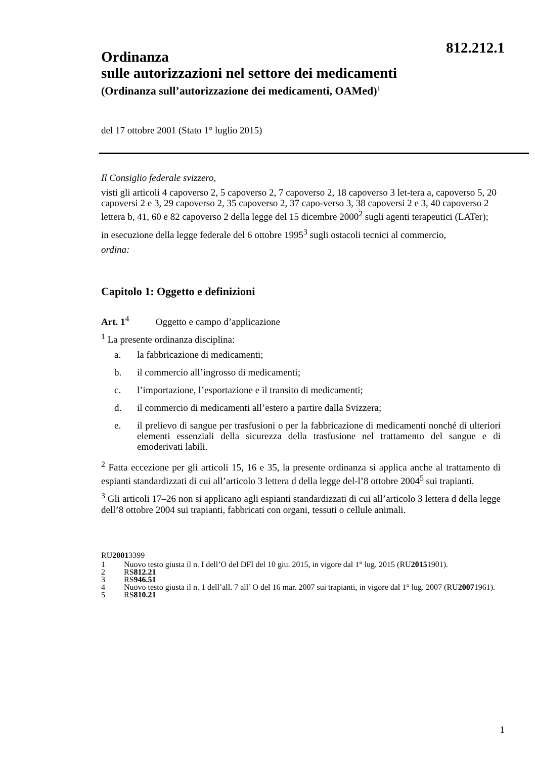812.212.1
Ordinanza
sulle autorizzazioni nel settore dei medicamenti
(Ordinanza sull’autorizzazione dei medicamenti, OAMed)<sup>1</sup>
del 17 ottobre 2001 (Stato 1° luglio 2015)
Il Consiglio federale svizzero,
visti gli articoli 4 capoverso 2, 5 capoverso 2, 7 capoverso 2, 18 capoverso 3 let-tera a, capoverso 5, 20 capoversi 2 e 3, 29 capoverso 2, 35 capoverso 2, 37 capo-verso 3, 38 capoversi 2 e 3, 40 capoverso 2 lettera b, 41, 60 e 82 capoverso 2 della legge del 15 dicembre 2000<sup>2</sup> sugli agenti terapeutici (LATer);
in esecuzione della legge federale del 6 ottobre 1995<sup>3</sup> sugli ostacoli tecnici al commercio,
ordina:
Capitolo 1: Oggetto e definizioni
Art. 1<sup>4</sup> Oggetto e campo d’applicazione
<sup>1</sup> La presente ordinanza disciplina:
a. la fabbricazione di medicamenti;
b. il commercio all’ingrosso di medicamenti;
c. l’importazione, l’esportazione e il transito di medicamenti;
d. il commercio di medicamenti all’estero a partire dalla Svizzera;
e. il prelievo di sangue per trasfusioni o per la fabbricazione di medicamenti nonché di ulteriori elementi essenziali della sicurezza della trasfusione nel trattamento del sangue e di emoderivati labili.
<sup>2</sup> Fatta eccezione per gli articoli 15, 16 e 35, la presente ordinanza si applica anche al trattamento di espianti standardizzati di cui all’articolo 3 lettera d della legge del-l’8 ottobre 2004<sup>5</sup> sui trapianti.
<sup>3</sup> Gli articoli 17–26 non si applicano agli espianti standardizzati di cui all’articolo 3 lettera d della legge dell’8 ottobre 2004 sui trapianti, fabbricati con organi, tessuti o cellule animali.
RU 2001 3399
1 Nuovo testo giusta il n. I dell’O del DFI del 10 giu. 2015, in vigore dal 1° lug. 2015 (RU 2015 1901).
2 RS 812.21
3 RS 946.51
4 Nuovo testo giusta il n. 1 dell’all. 7 all’ O del 16 mar. 2007 sui trapianti, in vigore dal 1° lug. 2007 (RU 2007 1961).
5 RS 810.21
1